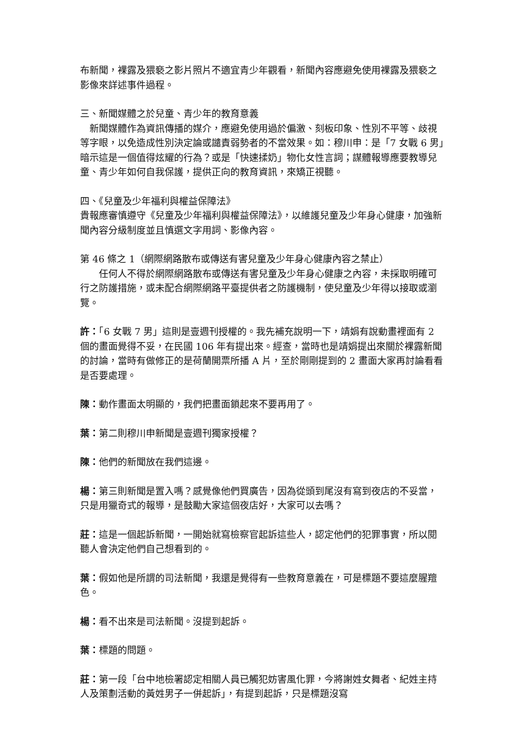布新聞，裸露及猥褻之影片照片不適宜青少年觀看，新聞內容應避免使用裸露及猥褻之影像來詳述事件過程。
三、新聞媒體之於兒童、青少年的教育意義
　新聞媒體作為資訊傳播的媒介，應避免使用過於偏激、刻板印象、性別不平等、歧視等字眼，以免造成性別決定論或譴責弱勢者的不當效果。如：穆川申：是「7 女戰 6 男」暗示這是一個值得炫耀的行為？或是「快速揉奶」物化女性言詞；謀體報導應要教導兒童、青少年如何自我保護，提供正向的教育資訊，來矯正視聽。
四、《兒童及少年福利與權益保障法》
貴報應審慎遵守《兒童及少年福利與權益保障法》，以維護兒童及少年身心健康，加強新聞內容分級制度並且慎選文字用詞、影像內容。
第 46 條之 1（網際網路散布或傳送有害兒童及少年身心健康內容之禁止）
　　任何人不得於網際網路散布或傳送有害兒童及少年身心健康之內容，未採取明確可行之防護措施，或未配合網際網路平臺提供者之防護機制，使兒童及少年得以接取或瀏覽。
許：「6 女戰 7 男」這則是壹週刊授權的。我先補充說明一下，靖娟有說動畫裡面有 2 個的畫面覺得不妥，在民國 106 年有提出來。經查，當時也是靖娟提出來關於裸露新聞的討論，當時有做修正的是荷蘭開票所播 A 片，至於剛剛提到的 2 畫面大家再討論看看是否要處理。
陳：動作畫面太明顯的，我們把畫面鎖起來不要再用了。
葉：第二則穆川申新聞是壹週刊獨家授權？
陳：他們的新聞放在我們這邊。
楊：第三則新聞是置入嗎？感覺像他們買廣告，因為從頭到尾沒有寫到夜店的不妥當，只是用獵奇式的報導，是鼓勵大家這個夜店好，大家可以去嗎？
莊：這是一個起訴新聞，一開始就寫檢察官起訴這些人，認定他們的犯罪事實，所以閱聽人會決定他們自己想看到的。
葉：假如他是所謂的司法新聞，我還是覺得有一些教育意義在，可是標題不要這麼腥羶色。
楊：看不出來是司法新聞。沒提到起訴。
葉：標題的問題。
莊：第一段「台中地檢署認定相關人員已觸犯妨害風化罪，今將謝姓女舞者、紀姓主持人及策劃活動的黃姓男子一併起訴」，有提到起訴，只是標題沒寫